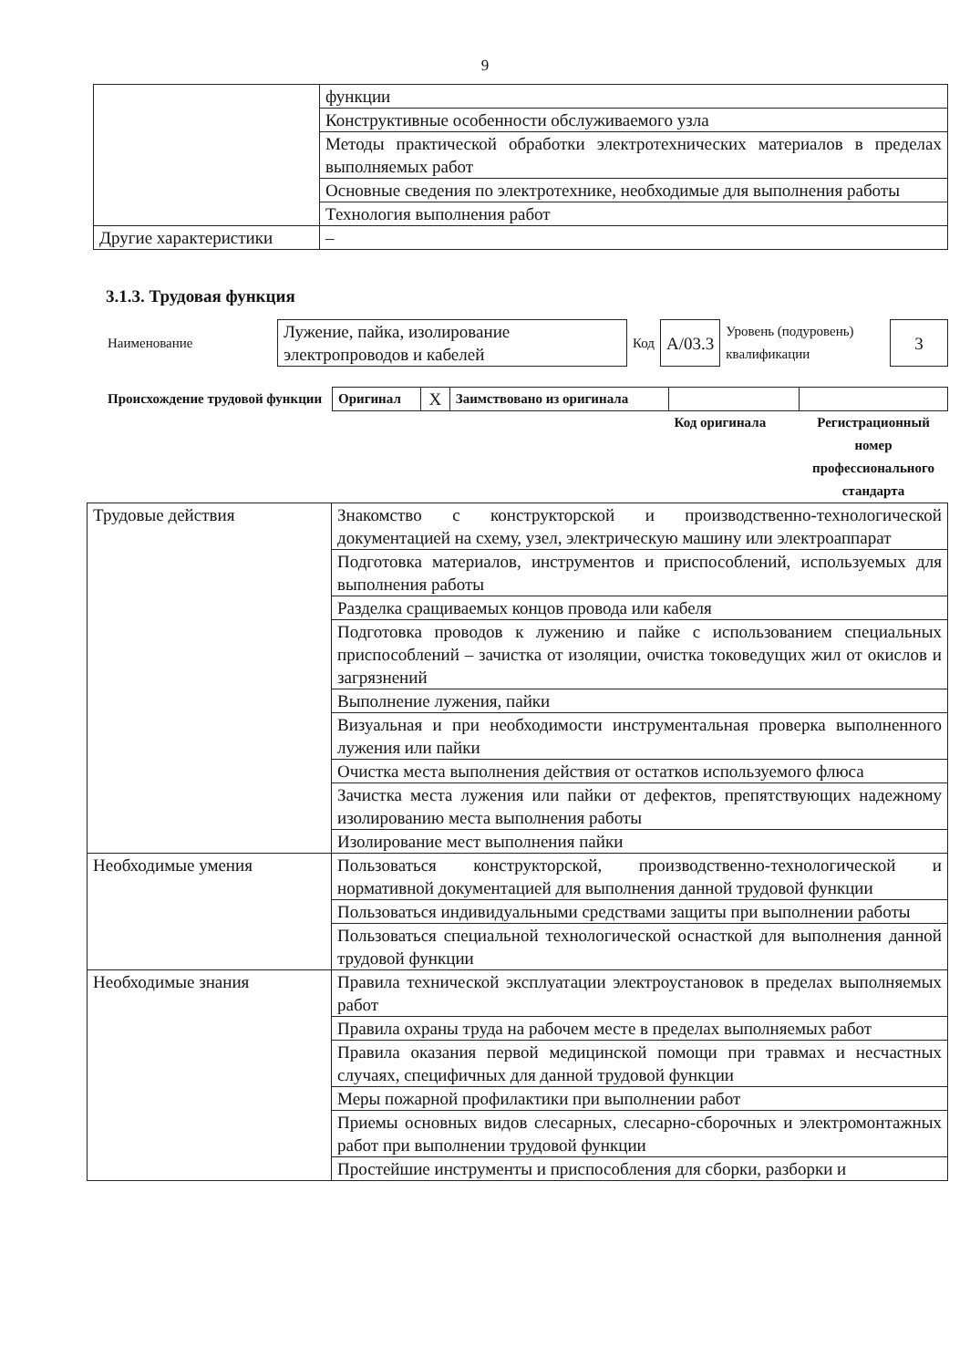9
| | функции |
| | Конструктивные особенности обслуживаемого узла |
| | Методы практической обработки электротехнических материалов в пределах выполняемых работ |
| | Основные сведения по электротехнике, необходимые для выполнения работы |
| | Технология выполнения работ |
| Другие характеристики | – |
3.1.3. Трудовая функция
| Наименование | Лужение, пайка, изолирование электропроводов и кабелей | Код | А/03.3 | Уровень (подуровень) квалификации | 3 |
| Происхождение трудовой функции | Оригинал | X | Заимствовано из оригинала | | |
| | | | | Код оригинала | Регистрационный номер профессионального стандарта |
| Трудовые действия | Знакомство с конструкторской и производственно-технологической документацией на схему, узел, электрическую машину или электроаппарат |
| | Подготовка материалов, инструментов и приспособлений, используемых для выполнения работы |
| | Разделка сращиваемых концов провода или кабеля |
| | Подготовка проводов к лужению и пайке с использованием специальных приспособлений – зачистка от изоляции, очистка токоведущих жил от окислов и загрязнений |
| | Выполнение лужения, пайки |
| | Визуальная и при необходимости инструментальная проверка выполненного лужения или пайки |
| | Очистка места выполнения действия от остатков используемого флюса |
| | Зачистка места лужения или пайки от дефектов, препятствующих надежному изолированию места выполнения работы |
| | Изолирование мест выполнения пайки |
| Необходимые умения | Пользоваться конструкторской, производственно-технологической и нормативной документацией для выполнения данной трудовой функции |
| | Пользоваться индивидуальными средствами защиты при выполнении работы |
| | Пользоваться специальной технологической оснасткой для выполнения данной трудовой функции |
| Необходимые знания | Правила технической эксплуатации электроустановок в пределах выполняемых работ |
| | Правила охраны труда на рабочем месте в пределах выполняемых работ |
| | Правила оказания первой медицинской помощи при травмах и несчастных случаях, специфичных для данной трудовой функции |
| | Меры пожарной профилактики при выполнении работ |
| | Приемы основных видов слесарных, слесарно-сборочных и электромонтажных работ при выполнении трудовой функции |
| | Простейшие инструменты и приспособления для сборки, разборки и |